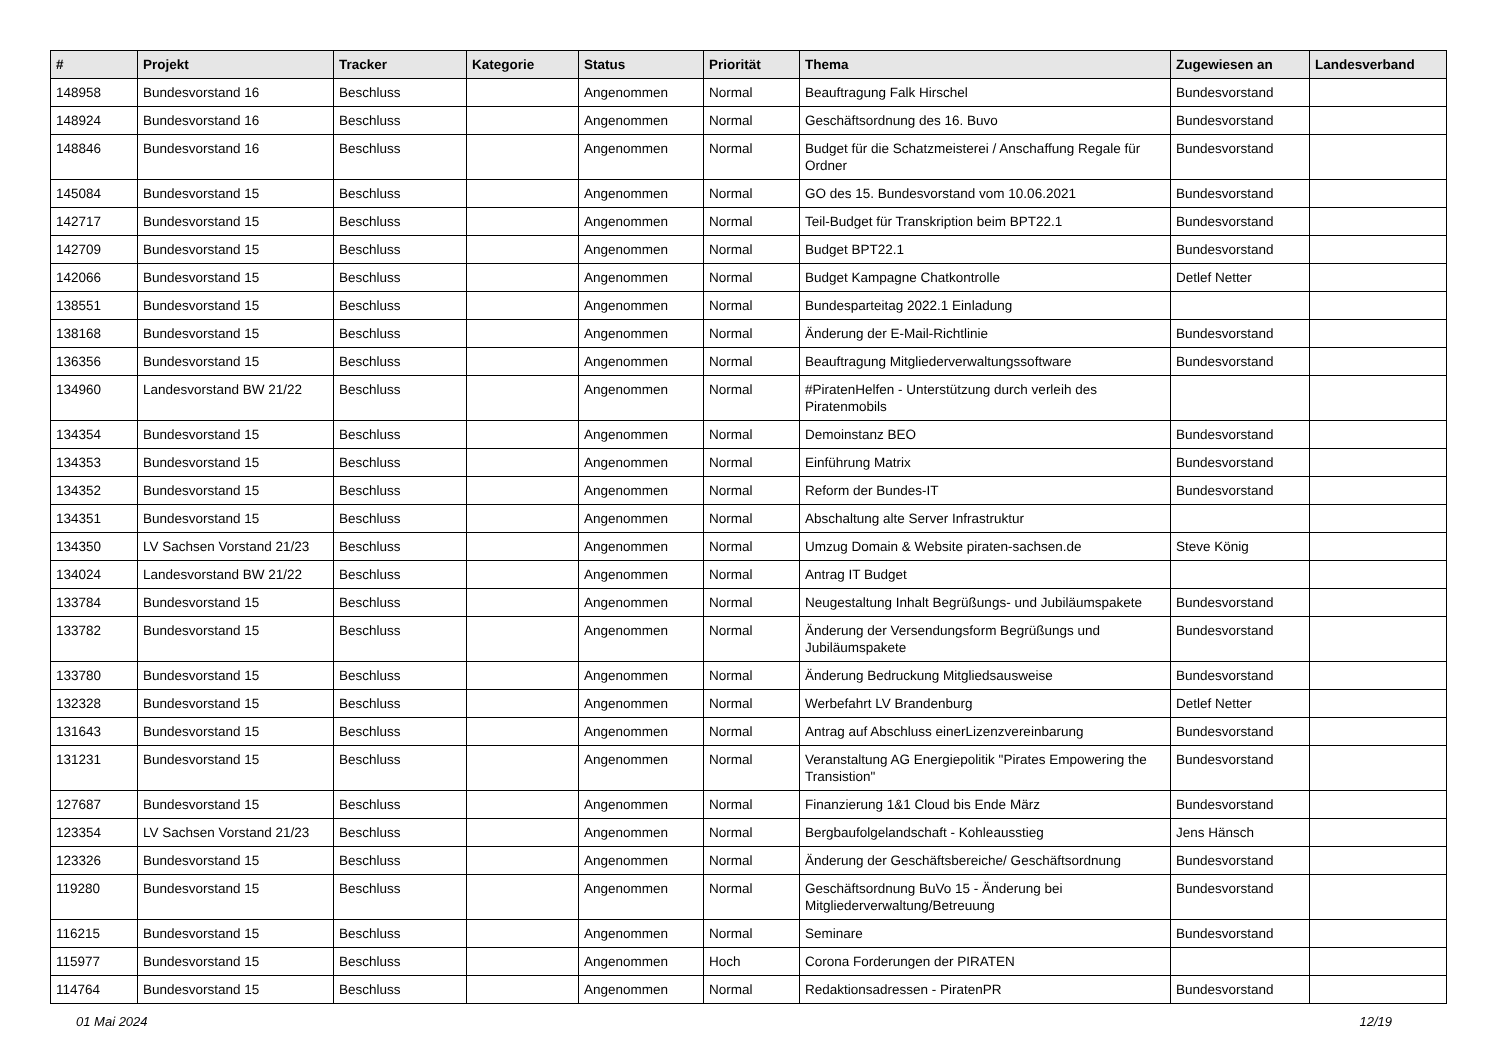| # | Projekt | Tracker | Kategorie | Status | Priorität | Thema | Zugewiesen an | Landesverband |
| --- | --- | --- | --- | --- | --- | --- | --- | --- |
| 148958 | Bundesvorstand 16 | Beschluss | | Angenommen | Normal | Beauftragung Falk Hirschel | Bundesvorstand | |
| 148924 | Bundesvorstand 16 | Beschluss | | Angenommen | Normal | Geschäftsordnung des 16. Buvo | Bundesvorstand | |
| 148846 | Bundesvorstand 16 | Beschluss | | Angenommen | Normal | Budget für die Schatzmeisterei / Anschaffung Regale für Ordner | Bundesvorstand | |
| 145084 | Bundesvorstand 15 | Beschluss | | Angenommen | Normal | GO des 15. Bundesvorstand vom 10.06.2021 | Bundesvorstand | |
| 142717 | Bundesvorstand 15 | Beschluss | | Angenommen | Normal | Teil-Budget für Transkription beim BPT22.1 | Bundesvorstand | |
| 142709 | Bundesvorstand 15 | Beschluss | | Angenommen | Normal | Budget BPT22.1 | Bundesvorstand | |
| 142066 | Bundesvorstand 15 | Beschluss | | Angenommen | Normal | Budget Kampagne Chatkontrolle | Detlef Netter | |
| 138551 | Bundesvorstand 15 | Beschluss | | Angenommen | Normal | Bundesparteitag 2022.1 Einladung | | |
| 138168 | Bundesvorstand 15 | Beschluss | | Angenommen | Normal | Änderung der E-Mail-Richtlinie | Bundesvorstand | |
| 136356 | Bundesvorstand 15 | Beschluss | | Angenommen | Normal | Beauftragung Mitgliederverwaltungssoftware | Bundesvorstand | |
| 134960 | Landesvorstand BW 21/22 | Beschluss | | Angenommen | Normal | #PiratenHelfen - Unterstützung durch verleih des Piratenmobils | | |
| 134354 | Bundesvorstand 15 | Beschluss | | Angenommen | Normal | Demoinstanz BEO | Bundesvorstand | |
| 134353 | Bundesvorstand 15 | Beschluss | | Angenommen | Normal | Einführung Matrix | Bundesvorstand | |
| 134352 | Bundesvorstand 15 | Beschluss | | Angenommen | Normal | Reform der Bundes-IT | Bundesvorstand | |
| 134351 | Bundesvorstand 15 | Beschluss | | Angenommen | Normal | Abschaltung alte Server Infrastruktur | | |
| 134350 | LV Sachsen Vorstand 21/23 | Beschluss | | Angenommen | Normal | Umzug Domain & Website piraten-sachsen.de | Steve König | |
| 134024 | Landesvorstand BW 21/22 | Beschluss | | Angenommen | Normal | Antrag IT Budget | | |
| 133784 | Bundesvorstand 15 | Beschluss | | Angenommen | Normal | Neugestaltung Inhalt Begrüßungs- und Jubiläumspakete | Bundesvorstand | |
| 133782 | Bundesvorstand 15 | Beschluss | | Angenommen | Normal | Änderung der Versendungsform Begrüßungs und Jubiläumspakete | Bundesvorstand | |
| 133780 | Bundesvorstand 15 | Beschluss | | Angenommen | Normal | Änderung Bedruckung Mitgliedsausweise | Bundesvorstand | |
| 132328 | Bundesvorstand 15 | Beschluss | | Angenommen | Normal | Werbefahrt LV Brandenburg | Detlef Netter | |
| 131643 | Bundesvorstand 15 | Beschluss | | Angenommen | Normal | Antrag auf Abschluss einerLizenzvereinbarung | Bundesvorstand | |
| 131231 | Bundesvorstand 15 | Beschluss | | Angenommen | Normal | Veranstaltung AG Energiepolitik "Pirates Empowering the Transistion" | Bundesvorstand | |
| 127687 | Bundesvorstand 15 | Beschluss | | Angenommen | Normal | Finanzierung 1&1 Cloud bis Ende März | Bundesvorstand | |
| 123354 | LV Sachsen Vorstand 21/23 | Beschluss | | Angenommen | Normal | Bergbaufolgelandschaft - Kohleausstieg | Jens Hänsch | |
| 123326 | Bundesvorstand 15 | Beschluss | | Angenommen | Normal | Änderung der Geschäftsbereiche/ Geschäftsordnung | Bundesvorstand | |
| 119280 | Bundesvorstand 15 | Beschluss | | Angenommen | Normal | Geschäftsordnung BuVo 15 - Änderung bei Mitgliederverwaltung/Betreuung | Bundesvorstand | |
| 116215 | Bundesvorstand 15 | Beschluss | | Angenommen | Normal | Seminare | Bundesvorstand | |
| 115977 | Bundesvorstand 15 | Beschluss | | Angenommen | Hoch | Corona Forderungen der PIRATEN | | |
| 114764 | Bundesvorstand 15 | Beschluss | | Angenommen | Normal | Redaktionsadressen - PiratenPR | Bundesvorstand | |
01 Mai 2024 12/19